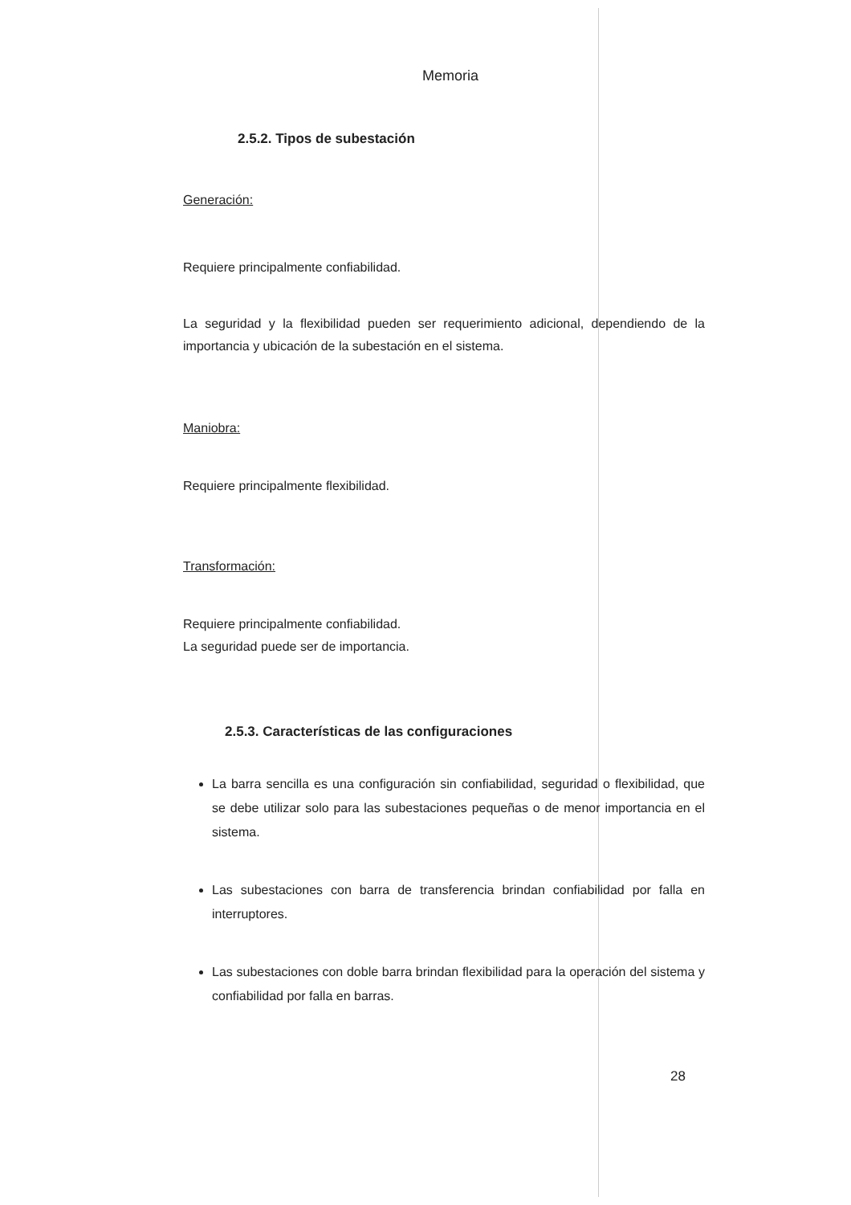Memoria
2.5.2. Tipos de subestación
Generación:
Requiere principalmente confiabilidad.
La seguridad y la flexibilidad pueden ser requerimiento adicional, dependiendo de la importancia y ubicación de la subestación en el sistema.
Maniobra:
Requiere principalmente flexibilidad.
Transformación:
Requiere principalmente confiabilidad.
La seguridad puede ser de importancia.
2.5.3. Características de las configuraciones
La barra sencilla es una configuración sin confiabilidad, seguridad o flexibilidad, que se debe utilizar solo para las subestaciones pequeñas o de menor importancia en el sistema.
Las subestaciones con barra de transferencia brindan confiabilidad por falla en interruptores.
Las subestaciones con doble barra brindan flexibilidad para la operación del sistema y confiabilidad por falla en barras.
28